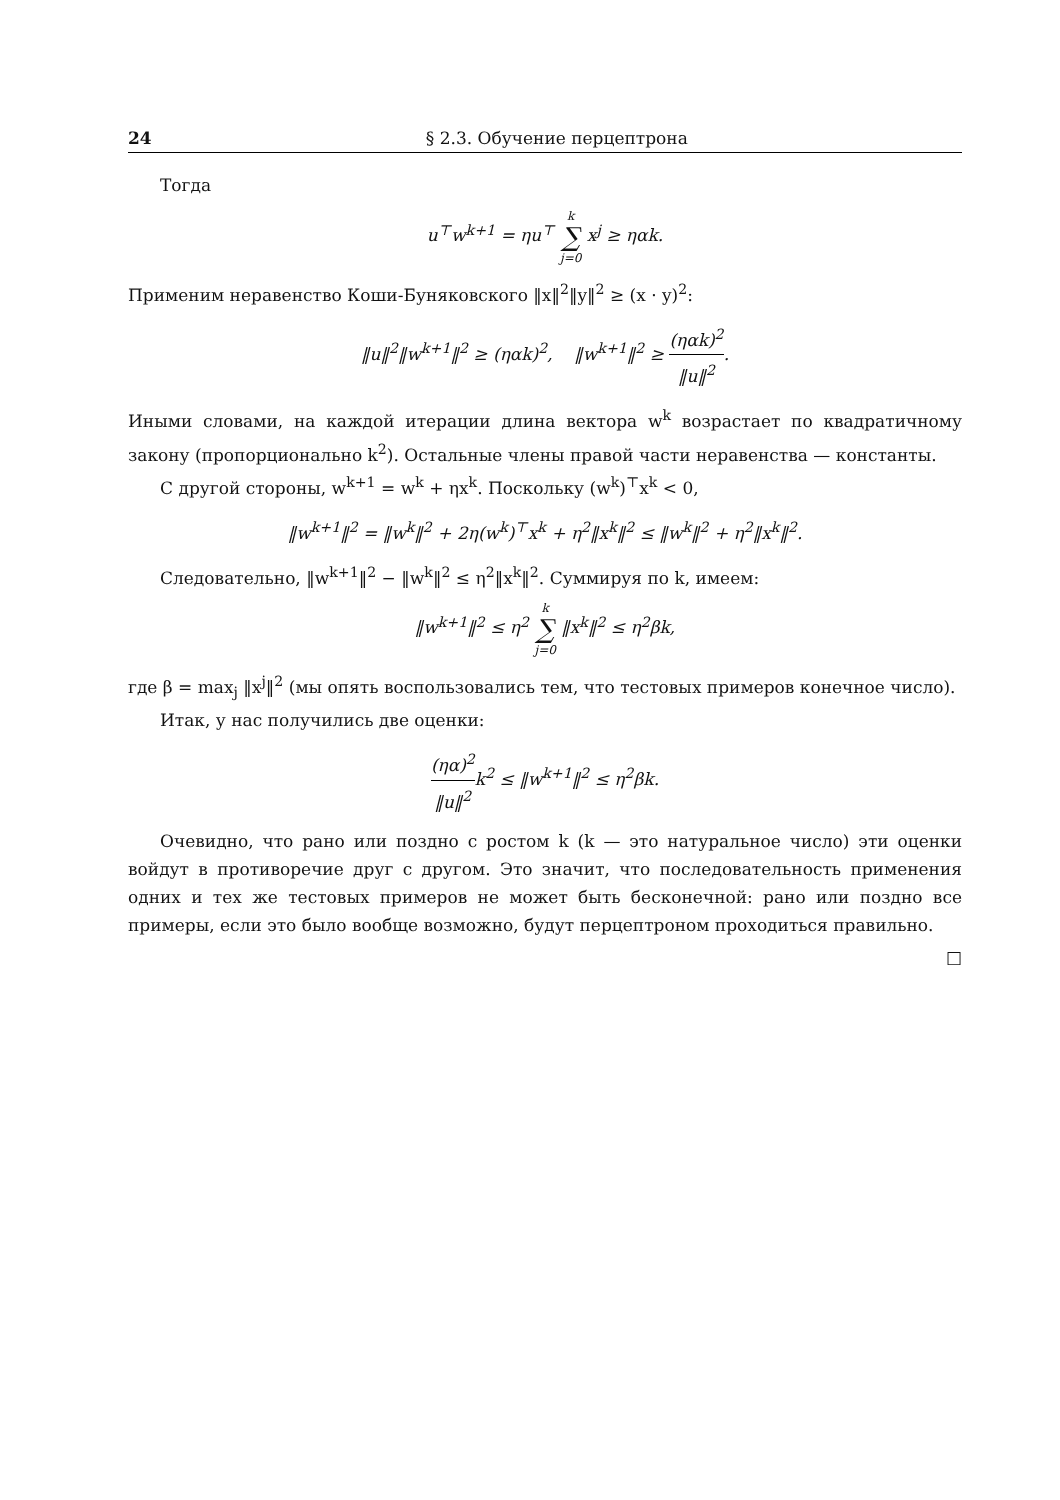24 § 2.3. Обучение перцептрона
Тогда
u<sup>⊤</sup>w<sup>k+1</sup> = ηu<sup>⊤</sup> k ∑ j=0 x<sup>j</sup> ≥ ηαk.
Применим неравенство Коши-Буняковского ‖x‖<sup>2</sup>‖y‖<sup>2</sup> ≥ (x · y)<sup>2</sup>:
‖u‖<sup>2</sup>‖w<sup>k+1</sup>‖<sup>2</sup> ≥ (ηαk)<sup>2</sup>, ‖w<sup>k+1</sup>‖<sup>2</sup> ≥ (ηαk)<sup>2</sup> ‖u‖<sup>2</sup>.
Иными словами, на каждой итерации длина вектора w<sup>k</sup> возрастает по квадратичному закону (пропорционально k<sup>2</sup>). Остальные члены правой части неравенства — константы.
С другой стороны, w<sup>k+1</sup> = w<sup>k</sup> + ηx<sup>k</sup>. Поскольку (w<sup>k</sup>)<sup>⊤</sup>x<sup>k</sup> < 0,
‖w<sup>k+1</sup>‖<sup>2</sup> = ‖w<sup>k</sup>‖<sup>2</sup> + 2η(w<sup>k</sup>)<sup>⊤</sup>x<sup>k</sup> + η<sup>2</sup>‖x<sup>k</sup>‖<sup>2</sup> ≤ ‖w<sup>k</sup>‖<sup>2</sup> + η<sup>2</sup>‖x<sup>k</sup>‖<sup>2</sup>.
Следовательно, ‖w<sup>k+1</sup>‖<sup>2</sup> − ‖w<sup>k</sup>‖<sup>2</sup> ≤ η<sup>2</sup>‖x<sup>k</sup>‖<sup>2</sup>. Суммируя по k, имеем:
‖w<sup>k+1</sup>‖<sup>2</sup> ≤ η<sup>2</sup> k ∑ j=0 ‖x<sup>k</sup>‖<sup>2</sup> ≤ η<sup>2</sup>βk,
где β = max<sub>j</sub> ‖x<sup>j</sup>‖<sup>2</sup> (мы опять воспользовались тем, что тестовых примеров конечное число).
Итак, у нас получились две оценки:
(ηα)<sup>2</sup> ‖u‖<sup>2</sup>k<sup>2</sup> ≤ ‖w<sup>k+1</sup>‖<sup>2</sup> ≤ η<sup>2</sup>βk.
Очевидно, что рано или поздно с ростом k (k — это натуральное число) эти оценки войдут в противоречие друг с другом. Это значит, что последовательность применения одних и тех же тестовых примеров не может быть бесконечной: рано или поздно все примеры, если это было вообще возможно, будут перцептроном проходиться правильно.
□